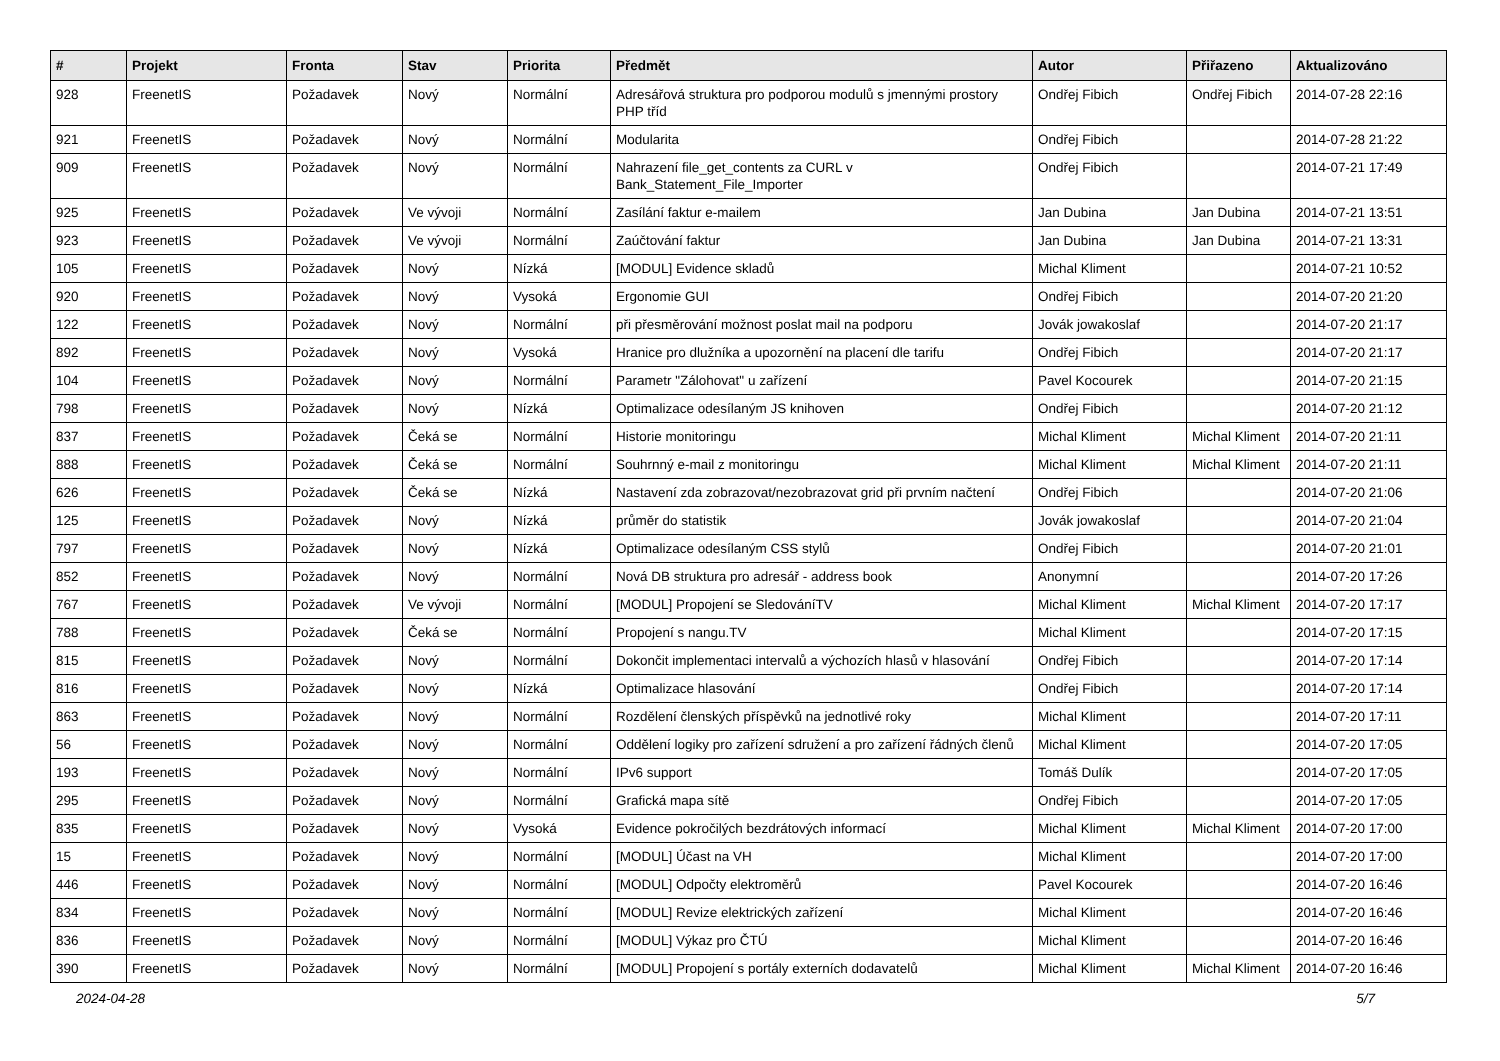| # | Projekt | Fronta | Stav | Priorita | Předmět | Autor | Přiřazeno | Aktualizováno |
| --- | --- | --- | --- | --- | --- | --- | --- | --- |
| 928 | FreenetIS | Požadavek | Nový | Normální | Adresářová struktura pro podporou modulů s jmennými prostory PHP tříd | Ondřej Fibich | Ondřej Fibich | 2014-07-28 22:16 |
| 921 | FreenetIS | Požadavek | Nový | Normální | Modularita | Ondřej Fibich | | 2014-07-28 21:22 |
| 909 | FreenetIS | Požadavek | Nový | Normální | Nahrazení file_get_contents za CURL v Bank_Statement_File_Importer | Ondřej Fibich | | 2014-07-21 17:49 |
| 925 | FreenetIS | Požadavek | Ve vývoji | Normální | Zasílání faktur e-mailem | Jan Dubina | Jan Dubina | 2014-07-21 13:51 |
| 923 | FreenetIS | Požadavek | Ve vývoji | Normální | Zaúčtování faktur | Jan Dubina | Jan Dubina | 2014-07-21 13:31 |
| 105 | FreenetIS | Požadavek | Nový | Nízká | [MODUL] Evidence skladů | Michal Kliment | | 2014-07-21 10:52 |
| 920 | FreenetIS | Požadavek | Nový | Vysoká | Ergonomie GUI | Ondřej Fibich | | 2014-07-20 21:20 |
| 122 | FreenetIS | Požadavek | Nový | Normální | při přesměrování možnost poslat mail na podporu | Jovák jowakoslaf | | 2014-07-20 21:17 |
| 892 | FreenetIS | Požadavek | Nový | Vysoká | Hranice pro dlužníka a upozornění na placení dle tarifu | Ondřej Fibich | | 2014-07-20 21:17 |
| 104 | FreenetIS | Požadavek | Nový | Normální | Parametr "Zálohovat" u zařízení | Pavel Kocourek | | 2014-07-20 21:15 |
| 798 | FreenetIS | Požadavek | Nový | Nízká | Optimalizace odesílaným JS knihoven | Ondřej Fibich | | 2014-07-20 21:12 |
| 837 | FreenetIS | Požadavek | Čeká se | Normální | Historie monitoringu | Michal Kliment | Michal Kliment | 2014-07-20 21:11 |
| 888 | FreenetIS | Požadavek | Čeká se | Normální | Souhrnný e-mail z monitoringu | Michal Kliment | Michal Kliment | 2014-07-20 21:11 |
| 626 | FreenetIS | Požadavek | Čeká se | Nízká | Nastavení zda zobrazovat/nezobrazovat grid při prvním načtení | Ondřej Fibich | | 2014-07-20 21:06 |
| 125 | FreenetIS | Požadavek | Nový | Nízká | průměr do statistik | Jovák jowakoslaf | | 2014-07-20 21:04 |
| 797 | FreenetIS | Požadavek | Nový | Nízká | Optimalizace odesílaným CSS stylů | Ondřej Fibich | | 2014-07-20 21:01 |
| 852 | FreenetIS | Požadavek | Nový | Normální | Nová DB struktura pro adresář - address book | Anonymní | | 2014-07-20 17:26 |
| 767 | FreenetIS | Požadavek | Ve vývoji | Normální | [MODUL] Propojení se SledováníTV | Michal Kliment | Michal Kliment | 2014-07-20 17:17 |
| 788 | FreenetIS | Požadavek | Čeká se | Normální | Propojení s nangu.TV | Michal Kliment | | 2014-07-20 17:15 |
| 815 | FreenetIS | Požadavek | Nový | Normální | Dokončit implementaci intervalů a výchozích hlasů v hlasování | Ondřej Fibich | | 2014-07-20 17:14 |
| 816 | FreenetIS | Požadavek | Nový | Nízká | Optimalizace hlasování | Ondřej Fibich | | 2014-07-20 17:14 |
| 863 | FreenetIS | Požadavek | Nový | Normální | Rozdělení členských příspěvků na jednotlivé roky | Michal Kliment | | 2014-07-20 17:11 |
| 56 | FreenetIS | Požadavek | Nový | Normální | Oddělení logiky pro zařízení sdružení a pro zařízení řádných členů | Michal Kliment | | 2014-07-20 17:05 |
| 193 | FreenetIS | Požadavek | Nový | Normální | IPv6 support | Tomáš Dulík | | 2014-07-20 17:05 |
| 295 | FreenetIS | Požadavek | Nový | Normální | Grafická mapa sítě | Ondřej Fibich | | 2014-07-20 17:05 |
| 835 | FreenetIS | Požadavek | Nový | Vysoká | Evidence pokročilých bezdrátových informací | Michal Kliment | Michal Kliment | 2014-07-20 17:00 |
| 15 | FreenetIS | Požadavek | Nový | Normální | [MODUL] Účast na VH | Michal Kliment | | 2014-07-20 17:00 |
| 446 | FreenetIS | Požadavek | Nový | Normální | [MODUL] Odpočty elektroměrů | Pavel Kocourek | | 2014-07-20 16:46 |
| 834 | FreenetIS | Požadavek | Nový | Normální | [MODUL] Revize elektrických zařízení | Michal Kliment | | 2014-07-20 16:46 |
| 836 | FreenetIS | Požadavek | Nový | Normální | [MODUL] Výkaz pro ČTÚ | Michal Kliment | | 2014-07-20 16:46 |
| 390 | FreenetIS | Požadavek | Nový | Normální | [MODUL] Propojení s portály externích dodavatelů | Michal Kliment | Michal Kliment | 2014-07-20 16:46 |
2024-04-28 5/7